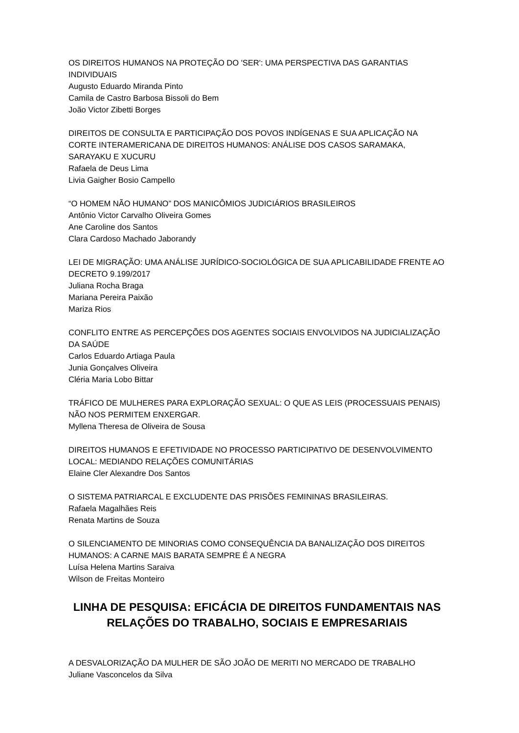OS DIREITOS HUMANOS NA PROTEÇÃO DO 'SER': UMA PERSPECTIVA DAS GARANTIAS INDIVIDUAIS
Augusto Eduardo Miranda Pinto
Camila de Castro Barbosa Bissoli do Bem
João Victor Zibetti Borges
DIREITOS DE CONSULTA E PARTICIPAÇÃO DOS POVOS INDÍGENAS E SUA APLICAÇÃO NA CORTE INTERAMERICANA DE DIREITOS HUMANOS: ANÁLISE DOS CASOS SARAMAKA, SARAYAKU E XUCURU
Rafaela de Deus Lima
Livia Gaigher Bosio Campello
“O HOMEM NÃO HUMANO” DOS MANICÔMIOS JUDICIÁRIOS BRASILEIROS
Antônio Victor Carvalho Oliveira Gomes
Ane Caroline dos Santos
Clara Cardoso Machado Jaborandy
LEI DE MIGRAÇÃO: UMA ANÁLISE JURÍDICO-SOCIOLÓGICA DE SUA APLICABILIDADE FRENTE AO DECRETO 9.199/2017
Juliana Rocha Braga
Mariana Pereira Paixão
Mariza Rios
CONFLITO ENTRE AS PERCEPÇÕES DOS AGENTES SOCIAIS ENVOLVIDOS NA JUDICIALIZAÇÃO DA SAÚDE
Carlos Eduardo Artiaga Paula
Junia Gonçalves Oliveira
Cléria Maria Lobo Bittar
TRÁFICO DE MULHERES PARA EXPLORAÇÃO SEXUAL: O QUE AS LEIS (PROCESSUAIS PENAIS) NÃO NOS PERMITEM ENXERGAR.
Myllena Theresa de Oliveira de Sousa
DIREITOS HUMANOS E EFETIVIDADE NO PROCESSO PARTICIPATIVO DE DESENVOLVIMENTO LOCAL: MEDIANDO RELAÇÕES COMUNITÁRIAS
Elaine Cler Alexandre Dos Santos
O SISTEMA PATRIARCAL E EXCLUDENTE DAS PRISÕES FEMININAS BRASILEIRAS.
Rafaela Magalhães Reis
Renata Martins de Souza
O SILENCIAMENTO DE MINORIAS COMO CONSEQUÊNCIA DA BANALIZAÇÃO DOS DIREITOS HUMANOS: A CARNE MAIS BARATA SEMPRE É A NEGRA
Luísa Helena Martins Saraiva
Wilson de Freitas Monteiro
LINHA DE PESQUISA: EFICÁCIA DE DIREITOS FUNDAMENTAIS NAS RELAÇÕES DO TRABALHO, SOCIAIS E EMPRESARIAIS
A DESVALORIZAÇÃO DA MULHER DE SÃO JOÃO DE MERITI NO MERCADO DE TRABALHO
Juliane Vasconcelos da Silva